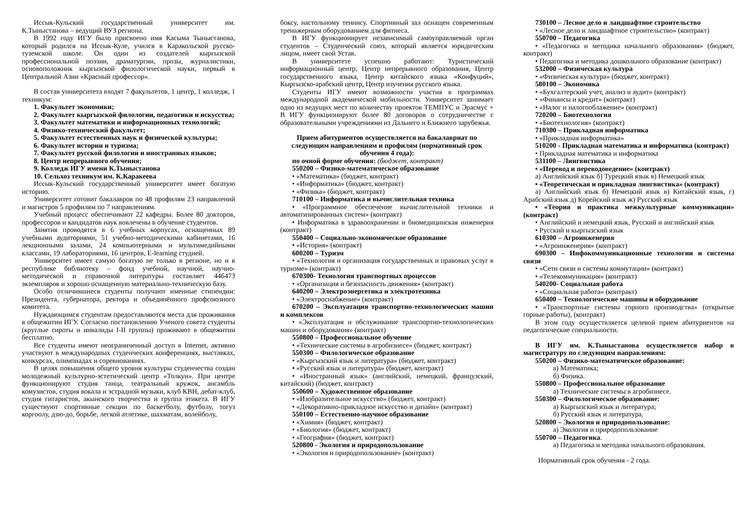Иссык-Кульский государственный университет им. К.Тыныстанова – ведущий ВУЗ региона.
В 1992 году ИГУ было присвоено имя Касыма Тыныстанова, который родился на Иссык-Куле, учился в Каракольской русско-туземской школе. Он один из создателей кыргызской профессиональной поэзии, драматургии, прозы, журналистики, основоположник кыргызской филологической науки, первый в Центральной Азии «Красный профессор».
В состав университета входят 7 факультетов, 1 центр, 1 колледж, 1 техникум:
1. Факультет экономики;
2. Факультет кыргызской филологии, педагогики и искусства;
3. Факультет математики и информационных технологий;
4. Физико-технический факультет;
5. Факультет естественных наук и физической культуры;
6. Факультет истории и туризма;
7. Факультет русской филологии и иностранных языков;
8. Центр непрерывного обучения;
9. Колледж ИГУ имени К.Тыныстанова
10. Сельхоз техникум им. К.Каракеева
Иссык-Кульский государственный университет имеет богатую историю.
Университет готовит бакалавров по 48 профилям 23 направлений и магистров 5 профилям по 7 направлениям.
Учебный процесс обеспечивают 22 кафедры. Более 80 докторов, профессоров и кандидатов наук вовлечены в обучение студентов.
Занятия проводятся в 6 учебных корпусах, оснащенных 89 учебными аудиториями, 51 учебно-методическими кабинетами, 16 лекционными залами, 24 компьютерными и мультимедийными классами, 19 лабораториями, 16 центров, E-learning студией.
Университет имеет самую богатую не только в регионе, но и в республике библиотеку – фонд учебной, научной, научно-методической и справочной литературы составляет 446473 экземпляров и хорошо оснащенную материально-техническую базу.
Особо отличившиеся студенты получают именные стипендии: Президента, губернатора, ректора и объединённого профсоюзного комитета.
Нуждающимся студентам предоставляются места для проживания в общежитии ИГУ. Согласно постановлению Ученого совета студенты (круглые сироты и инвалиды I-II группы) проживают в общежитии бесплатно.
Все студенты имеют неограниченный доступ в Internet, активно участвуют в международных студенческих конференциях, выставках, конкурсах, олимпиадах и соревнованиях.
В целях повышения общего уровня культуры студенчества создан молодежный культурно-эстетический центр «Толкун». При центре функционируют студия танца, театральный кружок, ансамбль комузистов, студия вокала и эстрадной музыки, клуб КВН, дебат-клуб, студия гитаристов, акынского творчества и группа этикета. В ИГУ существуют спортивные секции по баскетболу, футболу, тогуз коргоолу, дзю-до, борьбе, легкой атлетике, шахматам, волейболу,
боксу, настольному теннису. Спортивный зал оснащен современным тренажерным оборудованием для фитнеса.
В ИГУ функционирует независимый самоуправляемый орган студентов – Студенческий союз, который является юридическим лицом, имеет свой Устав.
В университете успешно работают: Туристический информационный центр, Центр непрерывного образования, Центр государственного языка, Центр китайского языка «Конфуций», Кыргызско-арабский центр, Центр изучения русского языка.
Студенты ИГУ имеют возможности участия в программах международной академической мобильности. Университет занимает одно из ведущих мест по количеству проектов ТЕМПУС и Эрасмус + В ИГУ функционируют более 80 договоров о сотрудничестве с образовательными учреждениями из Дальнего и Ближнего зарубежья.
Прием абитуриентов осуществляется на бакалавриат по следующим направлениям и профилям (нормативный срок обучения 4 года):
по очной форме обучения: (бюджет, контракт)
550200 – Физико-математическое образование
• «Математика» (бюджет, контракт)
• «Информатика» (бюджет, контракт)
• «Физика» (бюджет, контракт)
710100 – Информатика и вычислительная техника
• «Программное обеспечение вычислительной техники и автоматизированных систем» (контракт)
• Информатика в здравоохранении и биомедицинская инженерия (контракт)
550400 – Социально-экономическое образование
• «История» (контракт)
600200 – Туризм
• «Технология и организация государственных и правовых услуг в туризме» (контракт)
670300- Технология транспортных процессов
• «Организация и безопасность движения» (контракт)
640200 – Электроэнергетика и электротехника
• «Электроснабжение» (контракт)
670200 – Эксплуатация транспортно-технологических машин и комплексов
• «Эксплуатация и обслуживание транспортно-технологических машин и оборудования» (контракт)
550800 – Профессиональное обучение
• «Технические системы в агробизнесе» (бюджет, контракт)
550300 – Филологическое образование
• «Кыргызский язык и литература» (бюджет, контракт)
• «Русский язык и литература» (бюджет, контракт)
• «Иностранный язык» (английский, немецкий, французский, китайский) (бюджет, контракт)
550600 – Художественное образование
• «Изобразительное искусство» (бюджет, контракт)
• «Декоративно-прикладное искусство и дизайн» (контракт)
550100 – Естественно-научное образование
• «Химия» (бюджет, контракт)
• «Биология» (бюджет, контракт)
• «География» (бюджет, контракт)
520800 - Экология и природопользование
• «Экология и природопользование» (контракт)
730100 – Лесное дело и ландшафтное строительство
• «Лесное дело и ландшафтное строительство» (контракт)
550700 – Педагогика
• «Педагогика и методика начального образования» (бюджет, контракт)
• Педагогика и методика дошкольного образование (контракт)
532000 – Физическая культура
• «Физическая культура» (бюджет, контракт)
580100 – Экономика
• «Бухгалтерский учет, анализ и аудит» (контракт)
• «Финансы и кредит» (контракт)
• «Налог и налогооблажение» (контракт)
720200 – Биотехнология
• «Биотехнология» (контракт)
710300 – Прикладная информатика
• «Прикладная информатика»
510200 - Прикладная математика и информатика (контракт)
• Прикладная математика и информатика
531100 – Лингвистика
• «Перевод и переводоведение» (контракт)
а) Английский язык б) Турецкий язык в) Немецкий язык
• «Теоретическая и прикладная лингвистика» (контракт)
а) Английский язык б) Немецкий язык в) Китайский язык, г) Арабский язык д) Корейский язык ж) Русский язык
• «Теория и практика межкультурные коммуникации» (контракт)
• Английский и немецкий язык, Русский и английский язык
• Русский и кыргызский язык
610300 – Агроинженерия
• «Агроинженерия» (контракт)
690300 – Инфокоммуникационные технологии и системы связи
• «Сети связи и системы коммутации» (контракт)
• «Телекоммуникация» (контракт)
540200- Социальная работа
• «Социальная работа» (контракт)
650400 – Технологические машины и оборудование
• «Транспортные системы горного производства» (открытые горные работы), (контракт)
В этом году осуществляется целевой прием абитуриентов на педагогические специальности.
В ИГУ им. К.Тыныстанова осуществляется набор в магистратуру по следующим направлениям:
550200 – Физико-математическое образование:
а) Математика;
б) Физика.
550800 – Профессиональное образование
а) Технические системы в агробизнесе.
550300 – Филологическое образование:
а) Кыргызский язык и литература;
б) Русский язык и литература.
520800 – Экология и природопользование:
а) Экология и природопользование
550700 – Педагогика.
а) Педагогика и методика начального образования.
Нормативный срок обучения - 2 года.